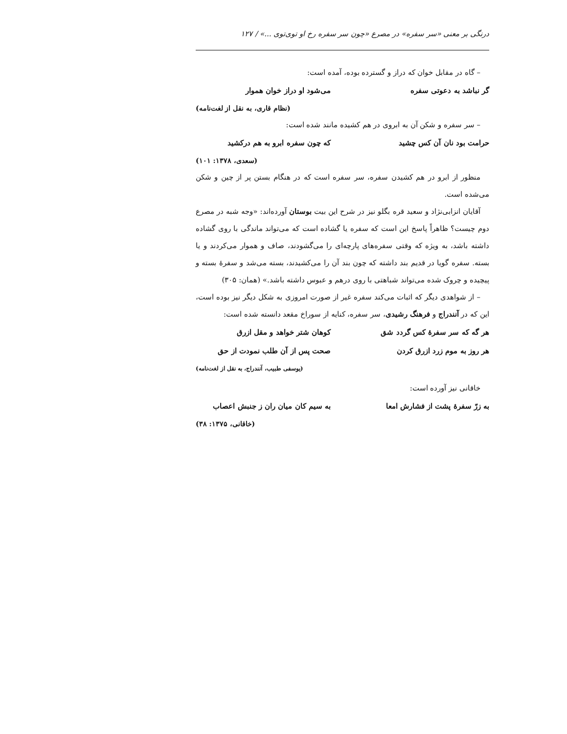درنگی بر معنی «سر سفره» در مصرع «چون سر سفره رخ او توی‌توی ...» / ۱۲۷
– گاه در مقابل خوان که دراز و گسترده بوده، آمده است:
گر نباشد به دعوتی سفره می‌شود او دراز خوان هموار
(نظام قاری، به نقل از لغت‌نامه)
– سر سفره و شکن آن به ابروی در هم کشیده مانند شده است:
حرامت بود نان آن کس چشید که چون سفره ابرو به هم درکشید
(سعدی، ۱۳۷۸: ۱۰۱)
منظور از ابرو در هم کشیدن سفره، سر سفره است که در هنگام بستن پر از چین و شکن می‌شده است.
آقایان انزابی‌نژاد و سعید قره بگلو نیز در شرح این بیت بوستان آورده‌اند: «وجه شبه در مصرع دوم چیست؟ ظاهراً پاسخ این است که سفره یا گشاده است که می‌تواند ماندگی با روی گشاده داشته باشد، به ویژه که وقتی سفره‌های پارچه‌ای را می‌گشودند، صاف و هموار می‌کردند و یا بسته. سفره گویا در قدیم بند داشته که چون بند آن را می‌کشیدند، بسته می‌شد و سفرۀ بسته و پیچیده و چروک شده می‌تواند شباهتی با روی درهم و عبوس داشته باشد.» (همان: ۳۰۵)
– از شواهدی دیگر که اثبات می‌کند سفره غیر از صورت امروزی به شکل دیگر نیز بوده است، این که در آنندراج و فرهنگ رشیدی، سر سفره، کنایه از سوراخ مقعد دانسته شده است:
هر گه که سر سفرۀ کس گردد شق کوهان شتر خواهد و مقل ازرق
هر روز به موم زرد ازرق کردن صحت پس از آن طلب نمودت از حق
(یوسفی طبیب، آنندراج، به نقل از لغت‌نامه)
خاقانی نیز آورده است:
به زرّ سفرۀ پشت از فشارش امعا به سیم کان میان ران ز جنبش اعصاب
(خاقانی، ۱۳۷۵: ۳۸)